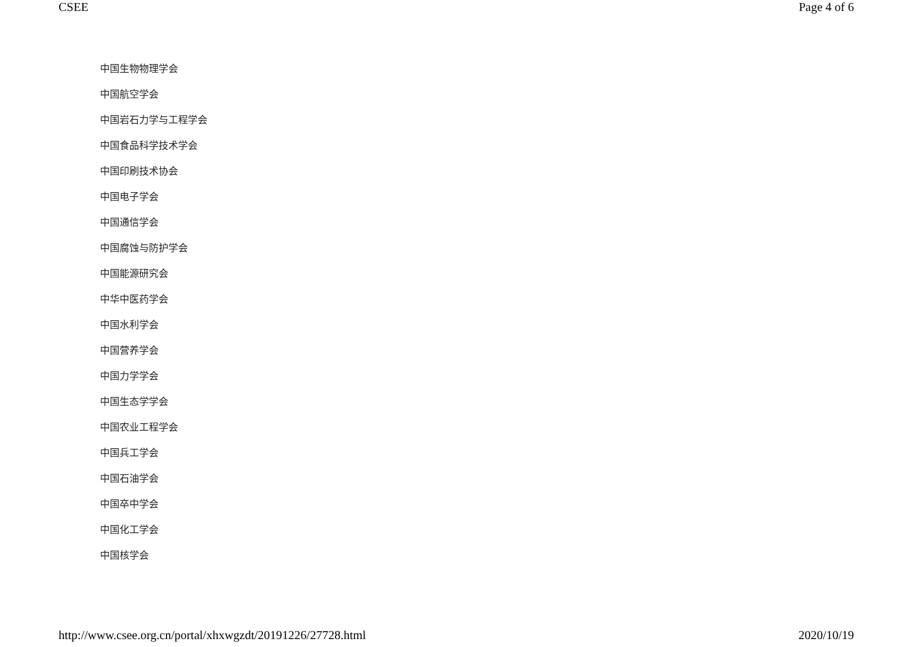CSEE Page 4 of 6
中国生物物理学会
中国航空学会
中国岩石力学与工程学会
中国食品科学技术学会
中国印刷技术协会
中国电子学会
中国通信学会
中国腐蚀与防护学会
中国能源研究会
中华中医药学会
中国水利学会
中国营养学会
中国力学学会
中国生态学学会
中国农业工程学会
中国兵工学会
中国石油学会
中国卒中学会
中国化工学会
中国核学会
http://www.csee.org.cn/portal/xhxwgzdt/20191226/27728.html 2020/10/19